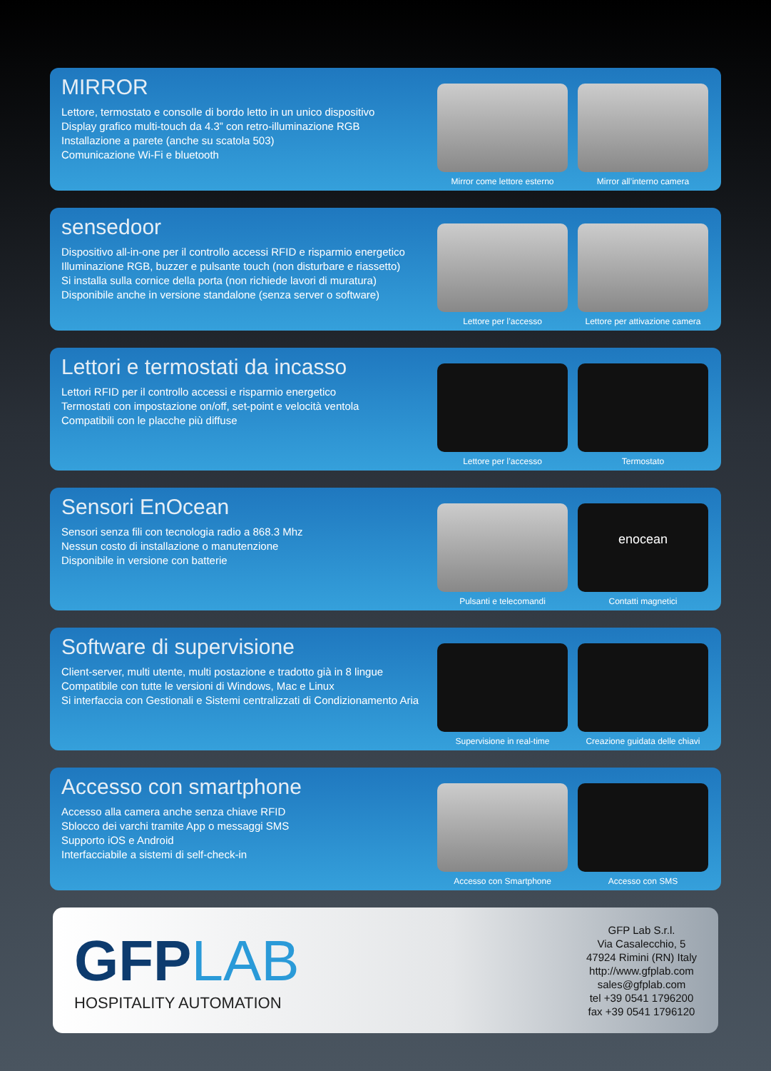MIRROR
Lettore, termostato e consolle di bordo letto in un unico dispositivo
Display grafico multi-touch da 4.3” con retro-illuminazione RGB
Installazione a parete (anche su scatola 503)
Comunicazione Wi-Fi e bluetooth
Mirror come lettore esterno
Mirror all’interno camera
sensedoor
Dispositivo all-in-one per il controllo accessi RFID e risparmio energetico
Illuminazione RGB, buzzer e pulsante touch (non disturbare e riassetto)
Si installa sulla cornice della porta (non richiede lavori di muratura)
Disponibile anche in versione standalone (senza server o software)
Lettore per l’accesso Lettore per attivazione camera
Lettori e termostati da incasso
Lettori RFID per il controllo accessi e risparmio energetico
Termostati con impostazione on/off, set-point e velocità ventola
Compatibili con le placche più diffuse
Lettore per l’accesso Termostato
Sensori EnOcean
Sensori senza fili con tecnologia radio a 868.3 Mhz
Nessun costo di installazione o manutenzione
Disponibile in versione con batterie
Pulsanti e telecomandi
enocean
Contatti magnetici
Software di supervisione
Client-server, multi utente, multi postazione e tradotto già in 8 lingue
Compatibile con tutte le versioni di Windows, Mac e Linux
Si interfaccia con Gestionali e Sistemi centralizzati di Condizionamento Aria
Supervisione in real-time Creazione guidata delle chiavi
Accesso con smartphone
Accesso alla camera anche senza chiave RFID
Sblocco dei varchi tramite App o messaggi SMS
Supporto iOS e Android
Interfacciabile a sistemi di self-check-in
Accesso con Smartphone Accesso con SMS
GFPLAB
HOSPITALITY AUTOMATION
GFP Lab S.r.l.
Via Casalecchio, 5
47924 Rimini (RN) Italy
http://www.gfplab.com
sales@gfplab.com
tel +39 0541 1796200
fax +39 0541 1796120